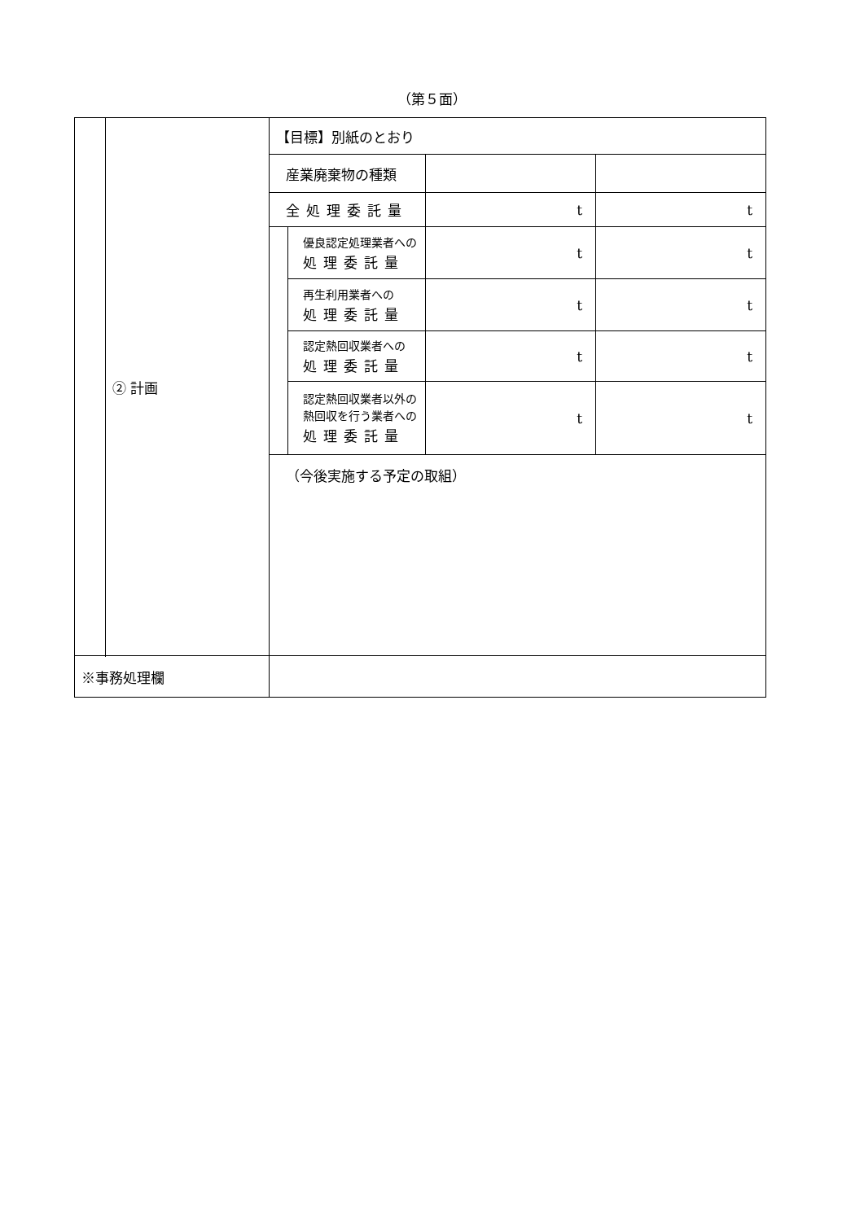（第５面）
| | ② 計画 | 【目標】別紙のとおり | | | |
| | | 産業廃棄物の種類 | | | |
| | | 全処理委託量 | | t | t |
| | | | 優良認定処理業者への 処理委託量 | t | t |
| | | | 再生利用業者への 処理委託量 | t | t |
| | | | 認定熱回収業者への 処理委託量 | t | t |
| | | | 認定熱回収業者以外の 熱回収を行う業者への 処理委託量 | t | t |
| | | （今後実施する予定の取組） | | | |
| ※事務処理欄 | | | | | |